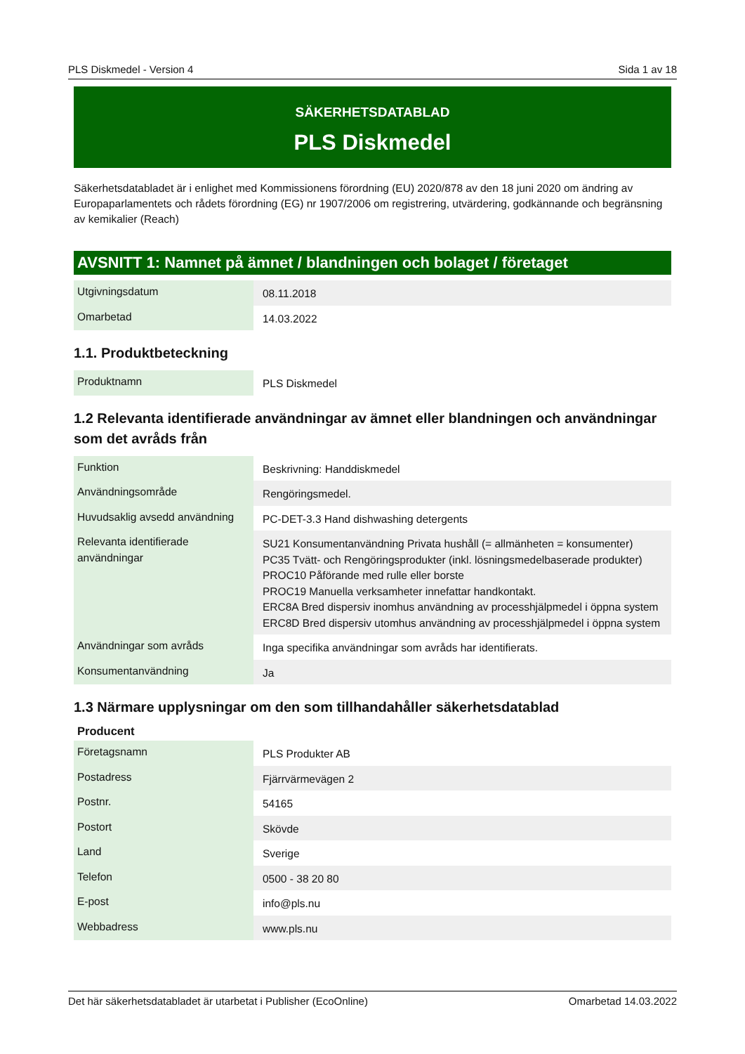PLS Diskmedel - Version 4 Sida 1 av 18
SÄKERHETSDATABLAD
PLS Diskmedel
Säkerhetsdatabladet är i enlighet med Kommissionens förordning (EU) 2020/878 av den 18 juni 2020 om ändring av Europaparlamentets och rådets förordning (EG) nr 1907/2006 om registrering, utvärdering, godkännande och begränsning av kemikalier (Reach)
AVSNITT 1: Namnet på ämnet / blandningen och bolaget / företaget
| Utgivningsdatum | 08.11.2018 |
| Omarbetad | 14.03.2022 |
1.1. Produktbeteckning
| Produktnamn | PLS Diskmedel |
1.2 Relevanta identifierade användningar av ämnet eller blandningen och användningar som det avråds från
| Funktion | Beskrivning: Handdiskmedel |
| Användningsområde | Rengöringsmedel. |
| Huvudsaklig avsedd användning | PC-DET-3.3 Hand dishwashing detergents |
| Relevanta identifierade användningar | SU21 Konsumentanvändning Privata hushåll (= allmänheten = konsumenter) PC35 Tvätt- och Rengöringsprodukter (inkl. lösningsmedelbaserade produkter) PROC10 Påförande med rulle eller borste PROC19 Manuella verksamheter innefattar handkontakt. ERC8A Bred dispersiv inomhus användning av processhjälpmedel i öppna system ERC8D Bred dispersiv utomhus användning av processhjälpmedel i öppna system |
| Användningar som avråds | Inga specifika användningar som avråds har identifierats. |
| Konsumentanvändning | Ja |
1.3 Närmare upplysningar om den som tillhandahåller säkerhetsdatablad
Producent
| Företagsnamn | PLS Produkter AB |
| Postadress | Fjärrvärmevägen 2 |
| Postnr. | 54165 |
| Postort | Skövde |
| Land | Sverige |
| Telefon | 0500 - 38 20 80 |
| E-post | info@pls.nu |
| Webbadress | www.pls.nu |
Det här säkerhetsdatabladet är utarbetat i Publisher (EcoOnline) Omarbetad 14.03.2022